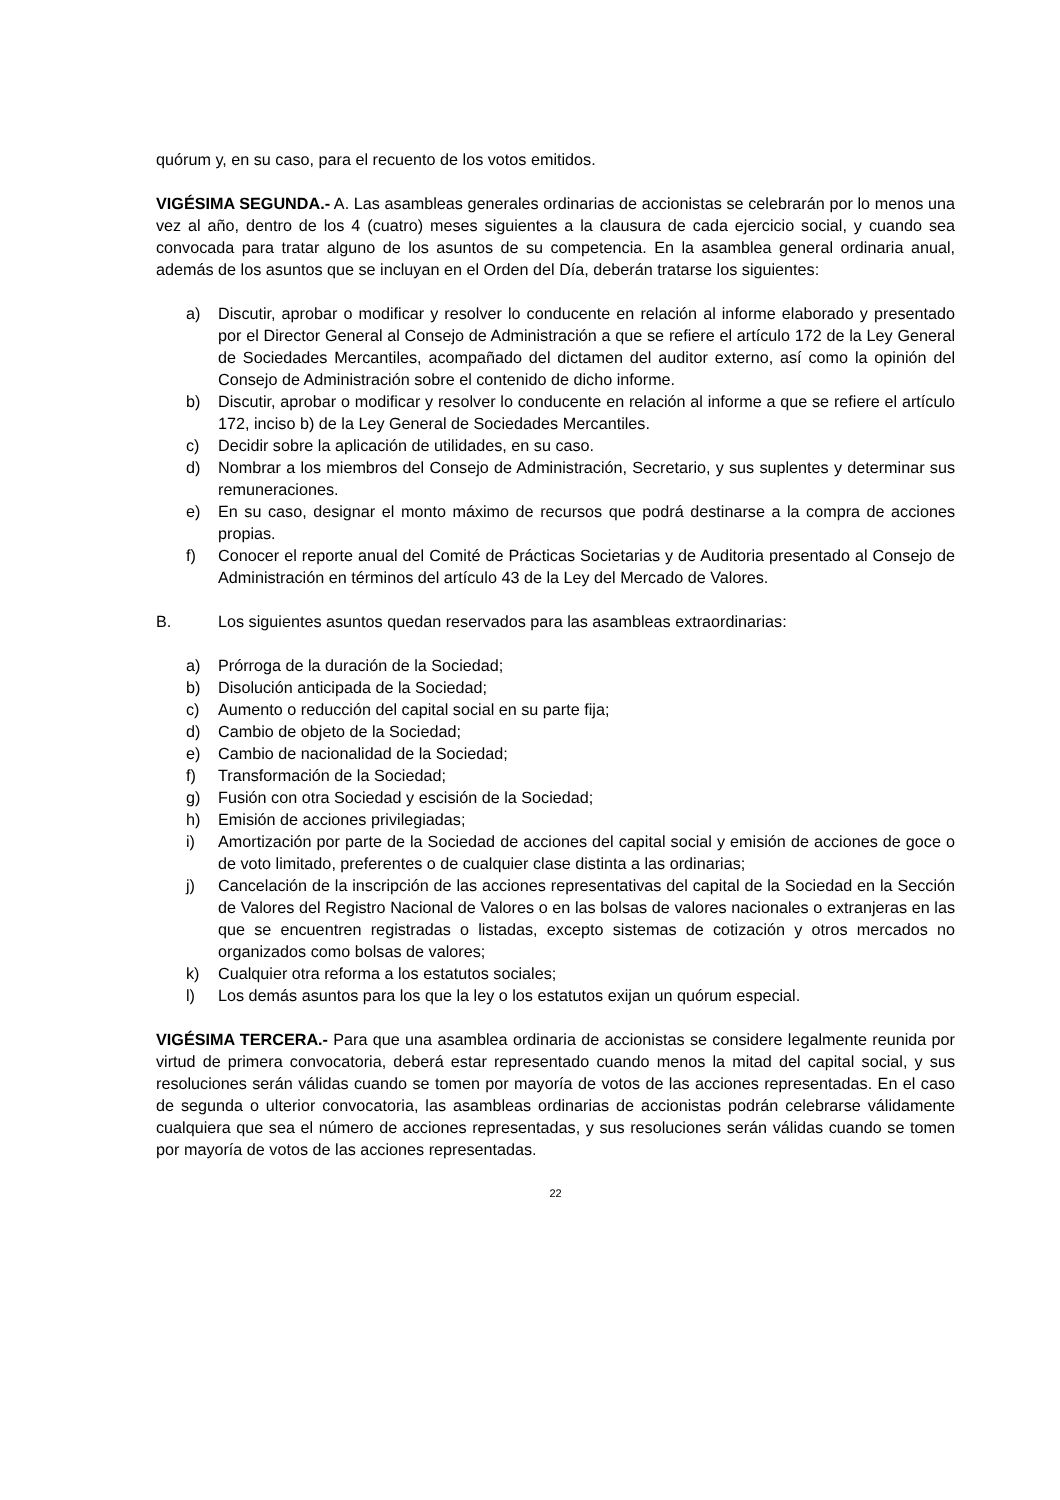quórum y, en su caso, para el recuento de los votos emitidos.
VIGÉSIMA SEGUNDA.- A. Las asambleas generales ordinarias de accionistas se celebrarán por lo menos una vez al año, dentro de los 4 (cuatro) meses siguientes a la clausura de cada ejercicio social, y cuando sea convocada para tratar alguno de los asuntos de su competencia. En la asamblea general ordinaria anual, además de los asuntos que se incluyan en el Orden del Día, deberán tratarse los siguientes:
a) Discutir, aprobar o modificar y resolver lo conducente en relación al informe elaborado y presentado por el Director General al Consejo de Administración a que se refiere el artículo 172 de la Ley General de Sociedades Mercantiles, acompañado del dictamen del auditor externo, así como la opinión del Consejo de Administración sobre el contenido de dicho informe.
b) Discutir, aprobar o modificar y resolver lo conducente en relación al informe a que se refiere el artículo 172, inciso b) de la Ley General de Sociedades Mercantiles.
c) Decidir sobre la aplicación de utilidades, en su caso.
d) Nombrar a los miembros del Consejo de Administración, Secretario, y sus suplentes y determinar sus remuneraciones.
e) En su caso, designar el monto máximo de recursos que podrá destinarse a la compra de acciones propias.
f) Conocer el reporte anual del Comité de Prácticas Societarias y de Auditoria presentado al Consejo de Administración en términos del artículo 43 de la Ley del Mercado de Valores.
B. Los siguientes asuntos quedan reservados para las asambleas extraordinarias:
a) Prórroga de la duración de la Sociedad;
b) Disolución anticipada de la Sociedad;
c) Aumento o reducción del capital social en su parte fija;
d) Cambio de objeto de la Sociedad;
e) Cambio de nacionalidad de la Sociedad;
f) Transformación de la Sociedad;
g) Fusión con otra Sociedad y escisión de la Sociedad;
h) Emisión de acciones privilegiadas;
i) Amortización por parte de la Sociedad de acciones del capital social y emisión de acciones de goce o de voto limitado, preferentes o de cualquier clase distinta a las ordinarias;
j) Cancelación de la inscripción de las acciones representativas del capital de la Sociedad en la Sección de Valores del Registro Nacional de Valores o en las bolsas de valores nacionales o extranjeras en las que se encuentren registradas o listadas, excepto sistemas de cotización y otros mercados no organizados como bolsas de valores;
k) Cualquier otra reforma a los estatutos sociales;
l) Los demás asuntos para los que la ley o los estatutos exijan un quórum especial.
VIGÉSIMA TERCERA.- Para que una asamblea ordinaria de accionistas se considere legalmente reunida por virtud de primera convocatoria, deberá estar representado cuando menos la mitad del capital social, y sus resoluciones serán válidas cuando se tomen por mayoría de votos de las acciones representadas. En el caso de segunda o ulterior convocatoria, las asambleas ordinarias de accionistas podrán celebrarse válidamente cualquiera que sea el número de acciones representadas, y sus resoluciones serán válidas cuando se tomen por mayoría de votos de las acciones representadas.
22